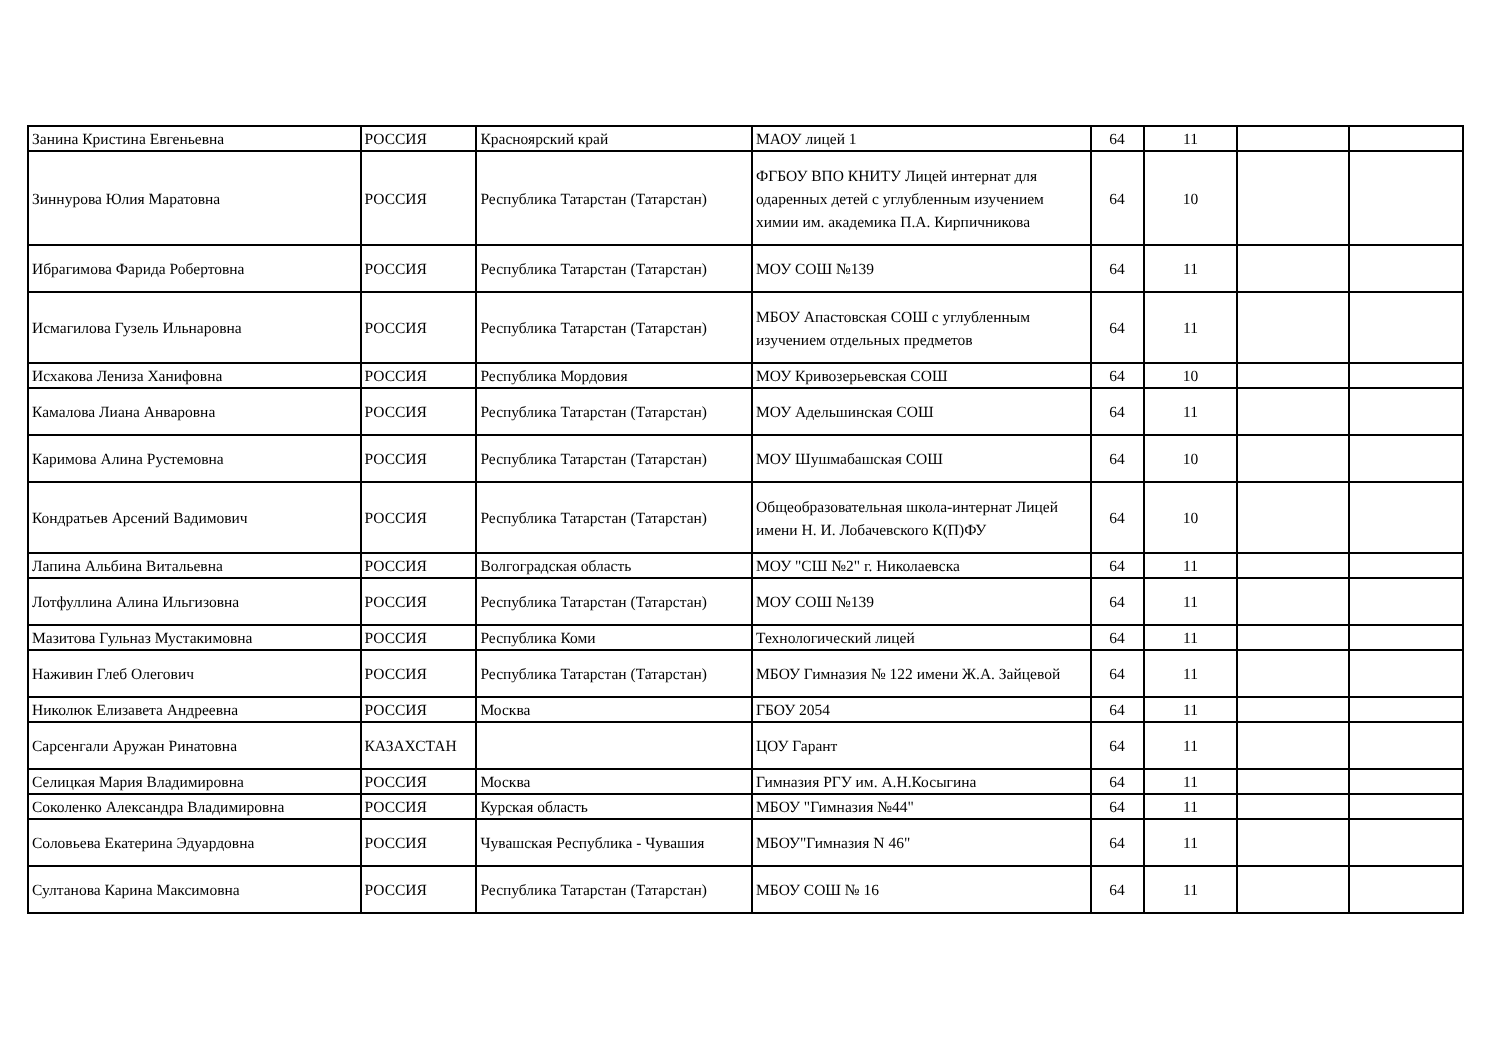| Занина Кристина Евгеньевна | РОССИЯ | Красноярский край | МАОУ лицей 1 | 64 | 11 | | |
| Зиннурова Юлия Маратовна | РОССИЯ | Республика Татарстан (Татарстан) | ФГБОУ ВПО КНИТУ Лицей интернат для одаренных детей с углубленным изучением химии им. академика П.А. Кирпичникова | 64 | 10 | | |
| Ибрагимова Фарида Робертовна | РОССИЯ | Республика Татарстан (Татарстан) | МОУ СОШ №139 | 64 | 11 | | |
| Исмагилова Гузель Ильнаровна | РОССИЯ | Республика Татарстан (Татарстан) | МБОУ Апастовская СОШ с углубленным изучением отдельных предметов | 64 | 11 | | |
| Исхакова Лениза Ханифовна | РОССИЯ | Республика Мордовия | МОУ Кривозерьевская СОШ | 64 | 10 | | |
| Камалова Лиана Анваровна | РОССИЯ | Республика Татарстан (Татарстан) | МОУ Адельшинская СОШ | 64 | 11 | | |
| Каримова Алина Рустемовна | РОССИЯ | Республика Татарстан (Татарстан) | МОУ Шушмабашская СОШ | 64 | 10 | | |
| Кондратьев Арсений Вадимович | РОССИЯ | Республика Татарстан (Татарстан) | Общеобразовательная школа-интернат Лицей имени Н. И. Лобачевского К(П)ФУ | 64 | 10 | | |
| Лапина Альбина Витальевна | РОССИЯ | Волгоградская область | МОУ "СШ №2" г. Николаевска | 64 | 11 | | |
| Лотфуллина Алина Ильгизовна | РОССИЯ | Республика Татарстан (Татарстан) | МОУ СОШ №139 | 64 | 11 | | |
| Мазитова Гульназ Мустакимовна | РОССИЯ | Республика Коми | Технологический лицей | 64 | 11 | | |
| Наживин Глеб Олегович | РОССИЯ | Республика Татарстан (Татарстан) | МБОУ Гимназия № 122 имени Ж.А. Зайцевой | 64 | 11 | | |
| Николюк Елизавета Андреевна | РОССИЯ | Москва | ГБОУ 2054 | 64 | 11 | | |
| Сарсенгали Аружан Ринатовна | КАЗАХСТАН | | ЦОУ Гарант | 64 | 11 | | |
| Селицкая Мария Владимировна | РОССИЯ | Москва | Гимназия РГУ им. А.Н.Косыгина | 64 | 11 | | |
| Соколенко Александра Владимировна | РОССИЯ | Курская область | МБОУ "Гимназия №44" | 64 | 11 | | |
| Соловьева Екатерина Эдуардовна | РОССИЯ | Чувашская Республика - Чувашия | МБОУ"Гимназия N 46" | 64 | 11 | | |
| Султанова Карина Максимовна | РОССИЯ | Республика Татарстан (Татарстан) | МБОУ СОШ № 16 | 64 | 11 | | |